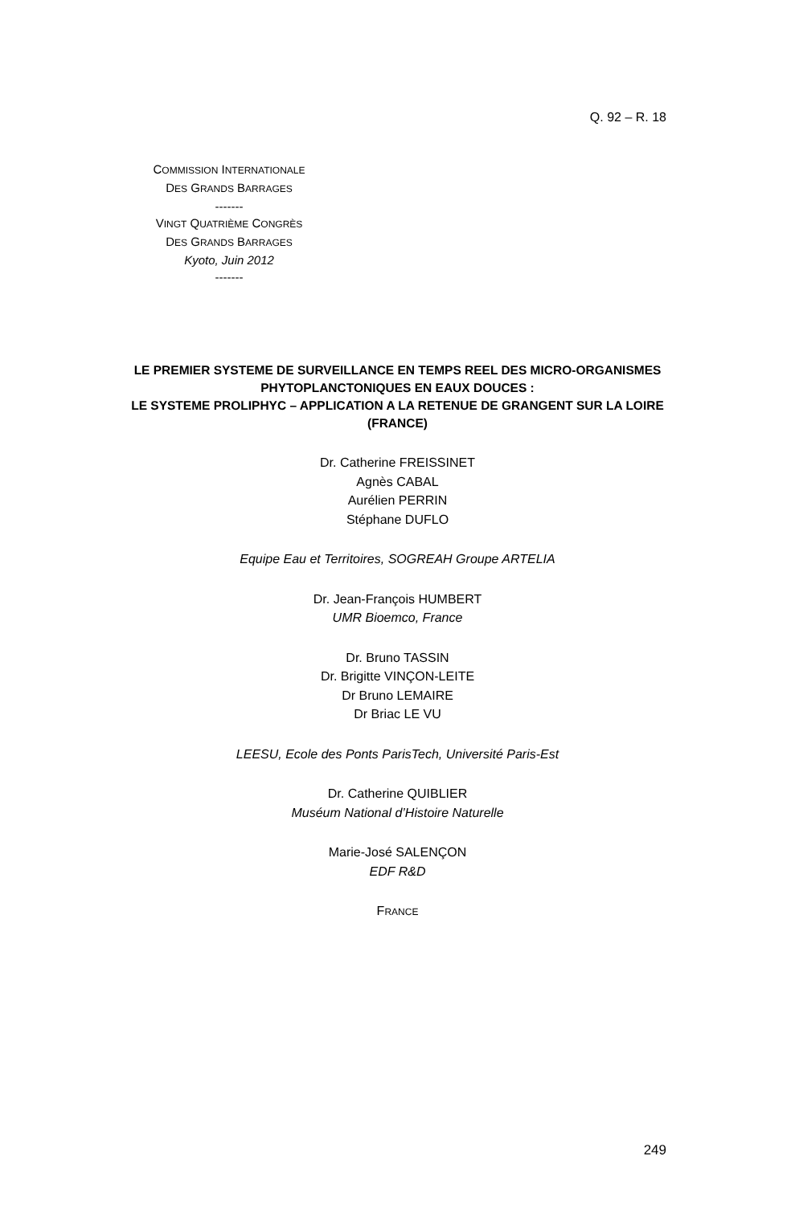Q. 92 – R. 18
COMMISSION INTERNATIONALE
DES GRANDS BARRAGES
-------
VINGT QUATRIÈME CONGRÈS
DES GRANDS BARRAGES
Kyoto, Juin 2012
-------
LE PREMIER SYSTEME DE SURVEILLANCE EN TEMPS REEL DES MICRO-ORGANISMES PHYTOPLANCTONIQUES EN EAUX DOUCES :
LE SYSTEME PROLIPHYC – APPLICATION A LA RETENUE DE GRANGENT SUR LA LOIRE (FRANCE)
Dr. Catherine FREISSINET
Agnès CABAL
Aurélien PERRIN
Stéphane DUFLO
Equipe Eau et Territoires, SOGREAH Groupe ARTELIA
Dr. Jean-François HUMBERT
UMR Bioemco, France
Dr. Bruno TASSIN
Dr. Brigitte VINÇON-LEITE
Dr Bruno LEMAIRE
Dr Briac LE VU
LEESU, Ecole des Ponts ParisTech, Université Paris-Est
Dr. Catherine QUIBLIER
Muséum National d’Histoire Naturelle
Marie-José SALENÇON
EDF R&D
FRANCE
249